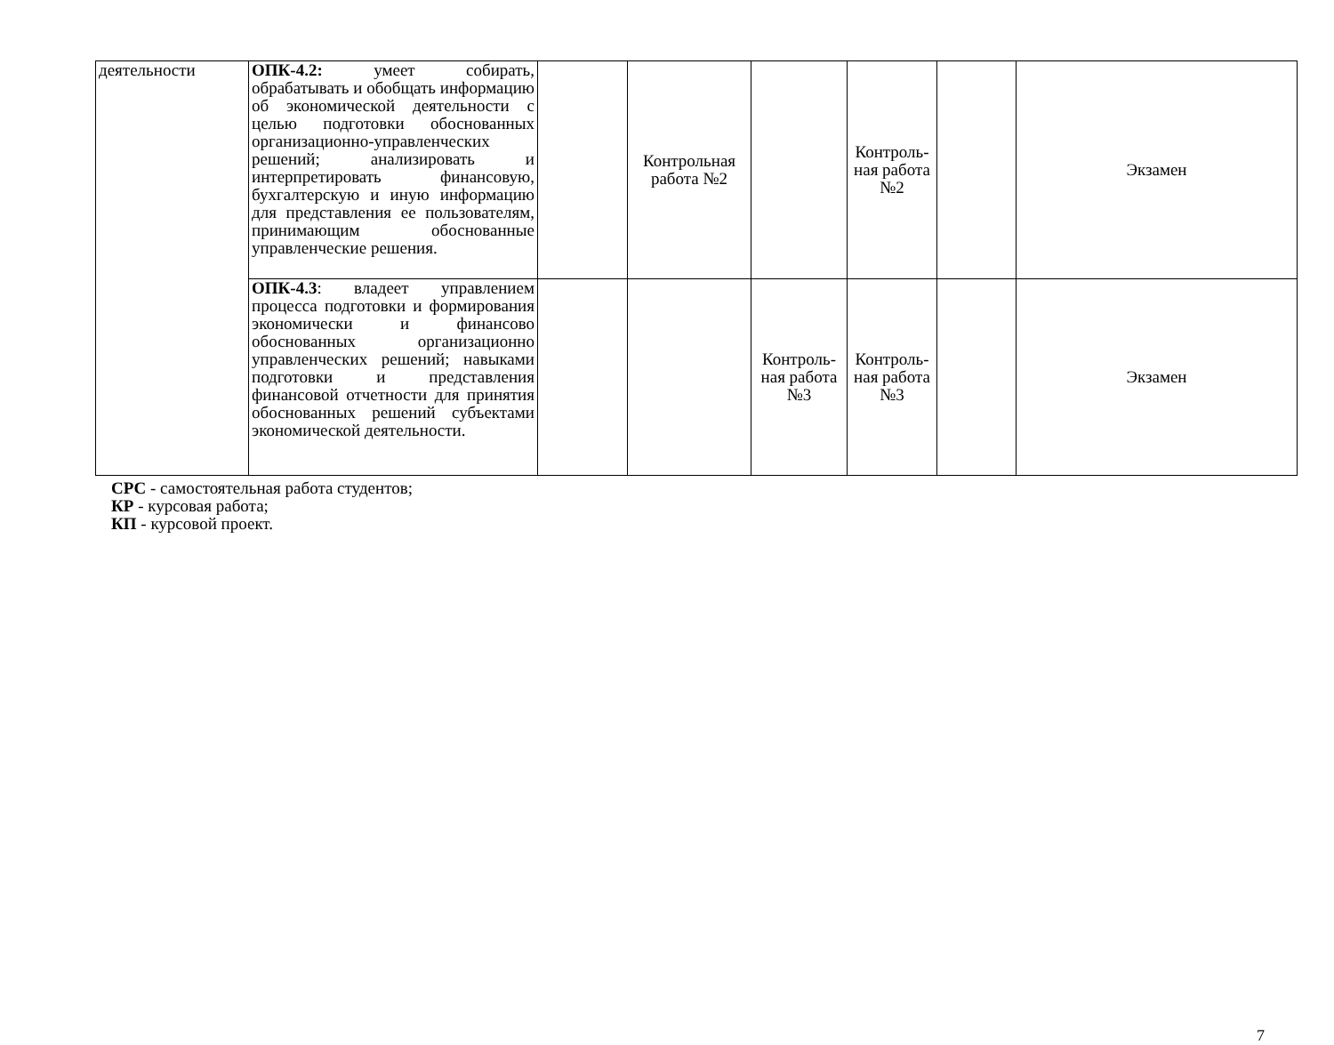| деятельности | ОПК-4.2: умеет собирать, обрабатывать и обобщать информацию об экономической деятельности с целью подготовки обоснованных организационно-управленческих решений; анализировать и интерпретировать финансовую, бухгалтерскую и иную информацию для представления ее пользователям, принимающим обоснованные управленческие решения. | | Контрольная работа №2 | | Контроль-ная работа №2 | | Экзамен |
| | ОПК-4.3 : владеет управлением процесса подготовки и формирования экономически и финансово обоснованных организационно управленческих решений; навыками подготовки и представления финансовой отчетности для принятия обоснованных решений субъектами экономической деятельности. | | | Контроль-ная работа №3 | Контроль-ная работа №3 | | Экзамен |
СРС - самостоятельная работа студентов;
КР - курсовая работа;
КП - курсовой проект.
7